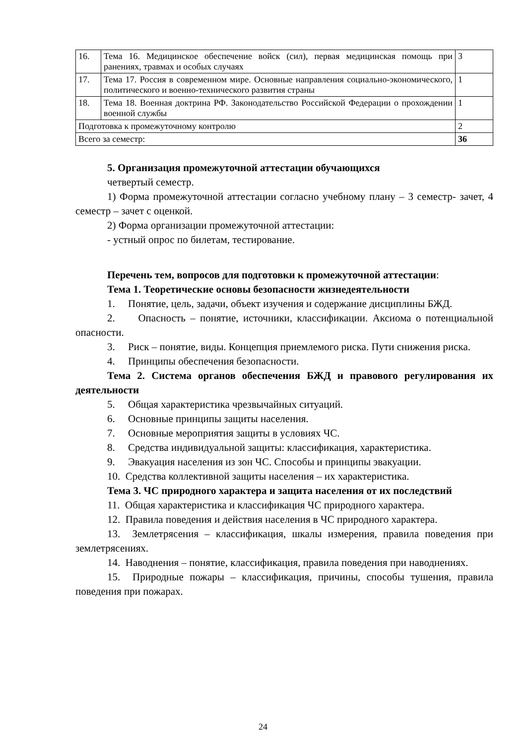| 16. | Тема 16. Медицинское обеспечение войск (сил), первая медицинская помощь при ранениях, травмах и особых случаях | 3 |
| 17. | Тема 17. Россия в современном мире. Основные направления социально-экономического, политического и военно-технического развития страны | 1 |
| 18. | Тема 18. Военная доктрина РФ. Законодательство Российской Федерации о прохождении военной службы | 1 |
| Подготовка к промежуточному контролю | | 2 |
| Всего за семестр: | | 36 |
5. Организация промежуточной аттестации обучающихся
четвертый семестр.
1) Форма промежуточной аттестации согласно учебному плану – 3 семестр- зачет, 4 семестр – зачет с оценкой.
2) Форма организации промежуточной аттестации:
- устный опрос по билетам, тестирование.
Перечень тем, вопросов для подготовки к промежуточной аттестации:
Тема 1. Теоретические основы безопасности жизнедеятельности
1. Понятие, цель, задачи, объект изучения и содержание дисциплины БЖД.
2. Опасность – понятие, источники, классификации. Аксиома о потенциальной опасности.
3. Риск – понятие, виды. Концепция приемлемого риска. Пути снижения риска.
4. Принципы обеспечения безопасности.
Тема 2. Система органов обеспечения БЖД и правового регулирования их деятельности
5. Общая характеристика чрезвычайных ситуаций.
6. Основные принципы защиты населения.
7. Основные мероприятия защиты в условиях ЧС.
8. Средства индивидуальной защиты: классификация, характеристика.
9. Эвакуация населения из зон ЧС. Способы и принципы эвакуации.
10. Средства коллективной защиты населения – их характеристика.
Тема 3. ЧС природного характера и защита населения от их последствий
11. Общая характеристика и классификация ЧС природного характера.
12. Правила поведения и действия населения в ЧС природного характера.
13. Землетрясения – классификация, шкалы измерения, правила поведения при землетрясениях.
14. Наводнения – понятие, классификация, правила поведения при наводнениях.
15. Природные пожары – классификация, причины, способы тушения, правила поведения при пожарах.
24